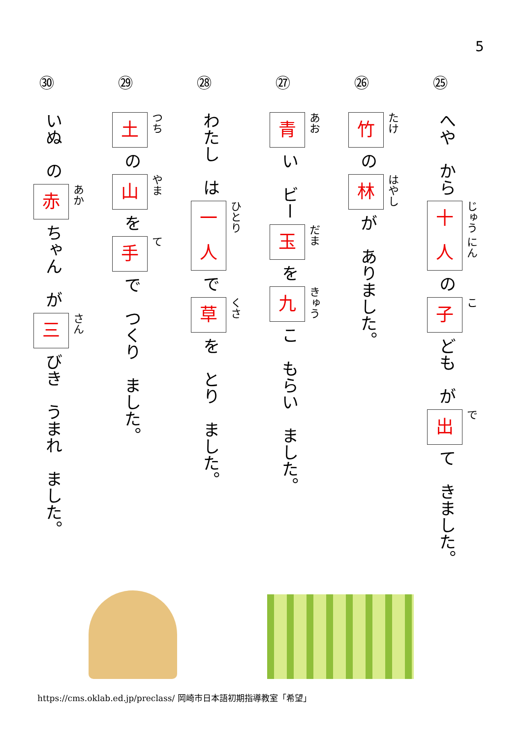5
㉕
へや　から
十
人 じゅう にん
の
子こ
ども　が
出で
て　きました。
㉖
竹たけ
の
林はやし
が　ありました。
㉗
青あお
い　ビー
玉だま
を
九きゅう
こ　もらい　ました。
㉘
わたし　は
一
人 ひとり
で
草くさ
を　とり　ました。
㉙
土つち
の
山やま
を
手て
で　つくり　ました。
㉚
いぬ　の
赤あか
ちゃん　が
三さん
びき　うまれ　ました。
https://cms.oklab.ed.jp/preclass/ 岡崎市日本語初期指導教室「希望」